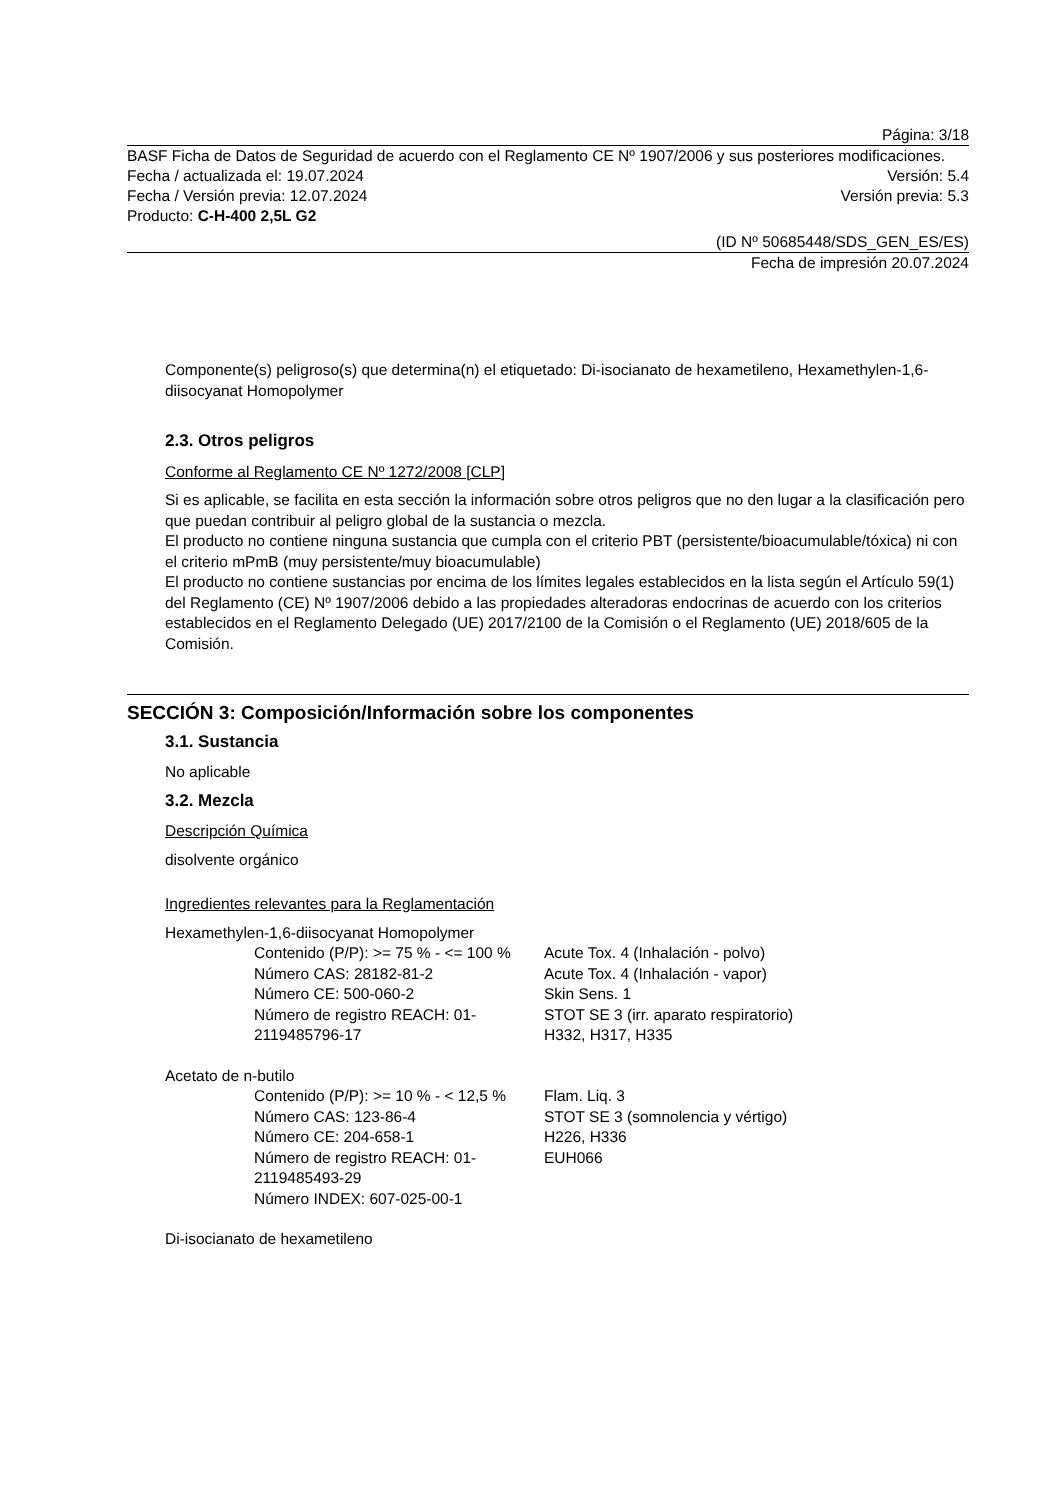Página: 3/18
BASF Ficha de Datos de Seguridad de acuerdo con el Reglamento CE Nº 1907/2006 y sus posteriores modificaciones.
Fecha / actualizada el: 19.07.2024 Versión: 5.4
Fecha / Versión previa: 12.07.2024 Versión previa: 5.3
Producto: C-H-400 2,5L G2
(ID Nº 50685448/SDS_GEN_ES/ES)
Fecha de impresión 20.07.2024
Componente(s) peligroso(s) que determina(n) el etiquetado: Di-isocianato de hexametileno, Hexamethylen-1,6-diisocyanat Homopolymer
2.3. Otros peligros
Conforme al Reglamento CE Nº 1272/2008 [CLP]
Si es aplicable, se facilita en esta sección la información sobre otros peligros que no den lugar a la clasificación pero que puedan contribuir al peligro global de la sustancia o mezcla.
El producto no contiene ninguna sustancia que cumpla con el criterio PBT (persistente/bioacumulable/tóxica) ni con el criterio mPmB (muy persistente/muy bioacumulable)
El producto no contiene sustancias por encima de los límites legales establecidos en la lista según el Artículo 59(1) del Reglamento (CE) Nº 1907/2006 debido a las propiedades alteradoras endocrinas de acuerdo con los criterios establecidos en el Reglamento Delegado (UE) 2017/2100 de la Comisión o el Reglamento (UE) 2018/605 de la Comisión.
SECCIÓN 3: Composición/Información sobre los componentes
3.1. Sustancia
No aplicable
3.2. Mezcla
Descripción Química
disolvente orgánico
Ingredientes relevantes para la Reglamentación
Hexamethylen-1,6-diisocyanat Homopolymer
Contenido (P/P): >= 75 % - <= 100 %
Número CAS: 28182-81-2
Número CE: 500-060-2
Número de registro REACH: 01-2119485796-17
Acute Tox. 4 (Inhalación - polvo)
Acute Tox. 4 (Inhalación - vapor)
Skin Sens. 1
STOT SE 3 (irr. aparato respiratorio)
H332, H317, H335
Acetato de n-butilo
Contenido (P/P): >= 10 % - < 12,5 %
Número CAS: 123-86-4
Número CE: 204-658-1
Número de registro REACH: 01-2119485493-29
Número INDEX: 607-025-00-1
Flam. Liq. 3
STOT SE 3 (somnolencia y vértigo)
H226, H336
EUH066
Di-isocianato de hexametileno